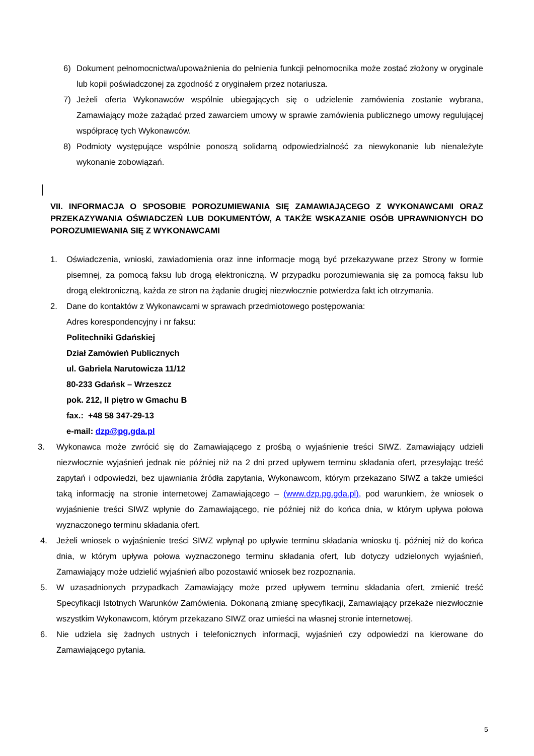6) Dokument pełnomocnictwa/upoważnienia do pełnienia funkcji pełnomocnika może zostać złożony w oryginale lub kopii poświadczonej za zgodność z oryginałem przez notariusza.
7) Jeżeli oferta Wykonawców wspólnie ubiegających się o udzielenie zamówienia zostanie wybrana, Zamawiający może zażądać przed zawarciem umowy w sprawie zamówienia publicznego umowy regulującej współpracę tych Wykonawców.
8) Podmioty występujące wspólnie ponoszą solidarną odpowiedzialność za niewykonanie lub nienależyte wykonanie zobowiązań.
VII. INFORMACJA O SPOSOBIE POROZUMIEWANIA SIĘ ZAMAWIAJĄCEGO Z WYKONAWCAMI ORAZ PRZEKAZYWANIA OŚWIADCZEŃ LUB DOKUMENTÓW, A TAKŻE WSKAZANIE OSÓB UPRAWNIONYCH DO POROZUMIEWANIA SIĘ Z WYKONAWCAMI
1. Oświadczenia, wnioski, zawiadomienia oraz inne informacje mogą być przekazywane przez Strony w formie pisemnej, za pomocą faksu lub drogą elektroniczną. W przypadku porozumiewania się za pomocą faksu lub drogą elektroniczną, każda ze stron na żądanie drugiej niezwłocznie potwierdza fakt ich otrzymania.
2. Dane do kontaktów z Wykonawcami w sprawach przedmiotowego postępowania:
Adres korespondencyjny i nr faksu:
Politechniki Gdańskiej
Dział Zamówień Publicznych
ul. Gabriela Narutowicza 11/12
80-233 Gdańsk – Wrzeszcz
pok. 212, II piętro w Gmachu B
fax.: +48 58 347-29-13
e-mail: dzp@pg.gda.pl
3. Wykonawca może zwrócić się do Zamawiającego z prośbą o wyjaśnienie treści SIWZ. Zamawiający udzieli niezwłocznie wyjaśnień jednak nie później niż na 2 dni przed upływem terminu składania ofert, przesyłając treść zapytań i odpowiedzi, bez ujawniania źródła zapytania, Wykonawcom, którym przekazano SIWZ a także umieści taką informację na stronie internetowej Zamawiającego – (www.dzp.pg.gda.pl), pod warunkiem, że wniosek o wyjaśnienie treści SIWZ wpłynie do Zamawiającego, nie później niż do końca dnia, w którym upływa połowa wyznaczonego terminu składania ofert.
4. Jeżeli wniosek o wyjaśnienie treści SIWZ wpłynął po upływie terminu składania wniosku tj. później niż do końca dnia, w którym upływa połowa wyznaczonego terminu składania ofert, lub dotyczy udzielonych wyjaśnień, Zamawiający może udzielić wyjaśnień albo pozostawić wniosek bez rozpoznania.
5. W uzasadnionych przypadkach Zamawiający może przed upływem terminu składania ofert, zmienić treść Specyfikacji Istotnych Warunków Zamówienia. Dokonaną zmianę specyfikacji, Zamawiający przekaże niezwłocznie wszystkim Wykonawcom, którym przekazano SIWZ oraz umieści na własnej stronie internetowej.
6. Nie udziela się żadnych ustnych i telefonicznych informacji, wyjaśnień czy odpowiedzi na kierowane do Zamawiającego pytania.
5